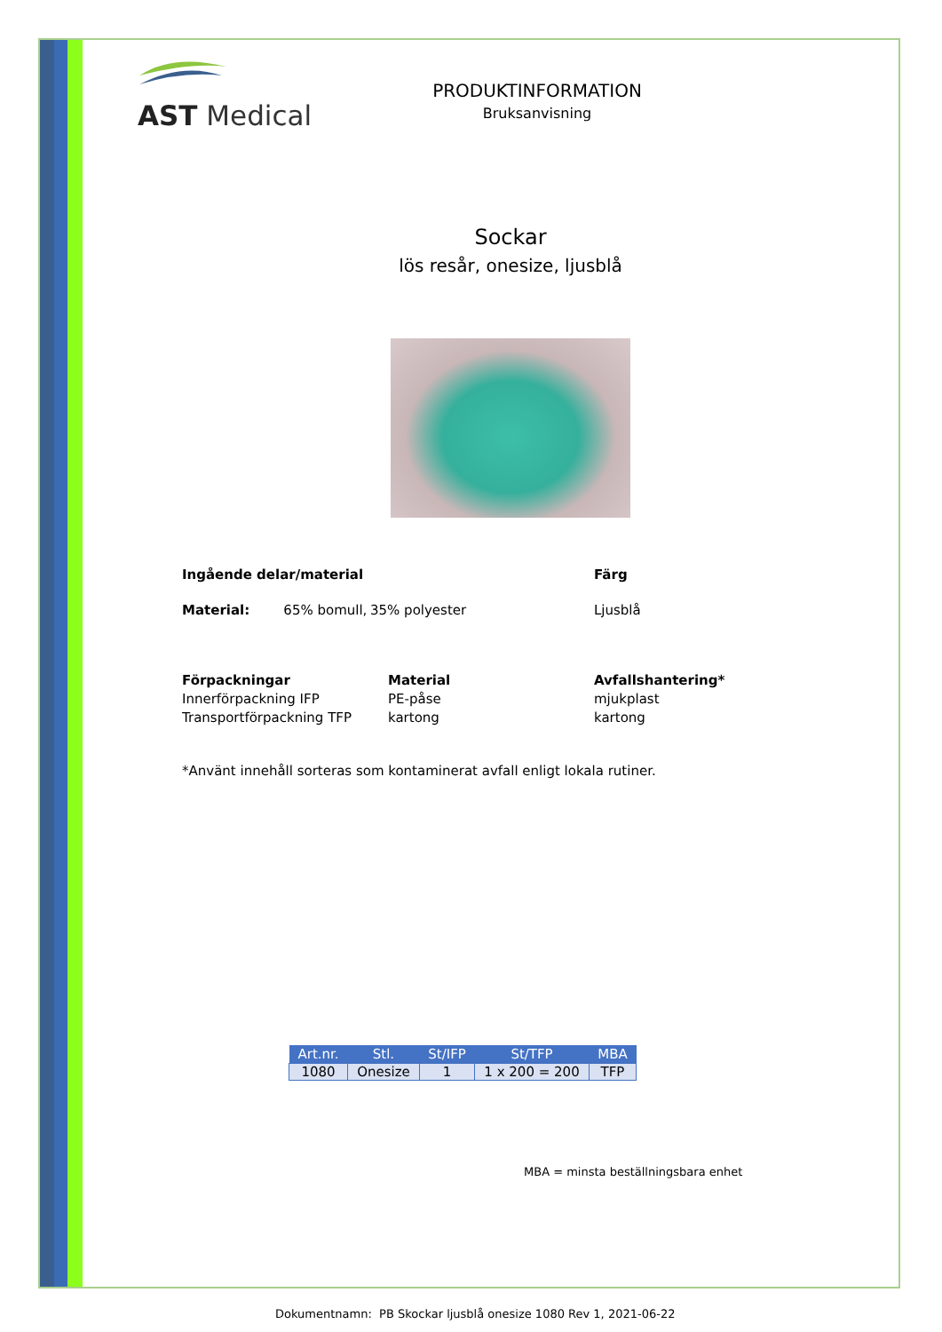AST Medical
PRODUKTINFORMATION
Bruksanvisning
Sockar
lös resår, onesize, ljusblå
Ingående delar/material Färg
Material: 65% bomull, 35% polyester Ljusblå
Förpackningar Material Avfallshantering* Innerförpackning IFP PE-påse mjukplast Transportförpackning TFP kartong kartong
*Använt innehåll sorteras som kontaminerat avfall enligt lokala rutiner.
| Art.nr. | Stl. | St/IFP | St/TFP | MBA |
| --- | --- | --- | --- | --- |
| 1080 | Onesize | 1 | 1 x 200 = 200 | TFP |
MBA = minsta beställningsbara enhet
Dokumentnamn: PB Skockar ljusblå onesize 1080 Rev 1, 2021-06-22